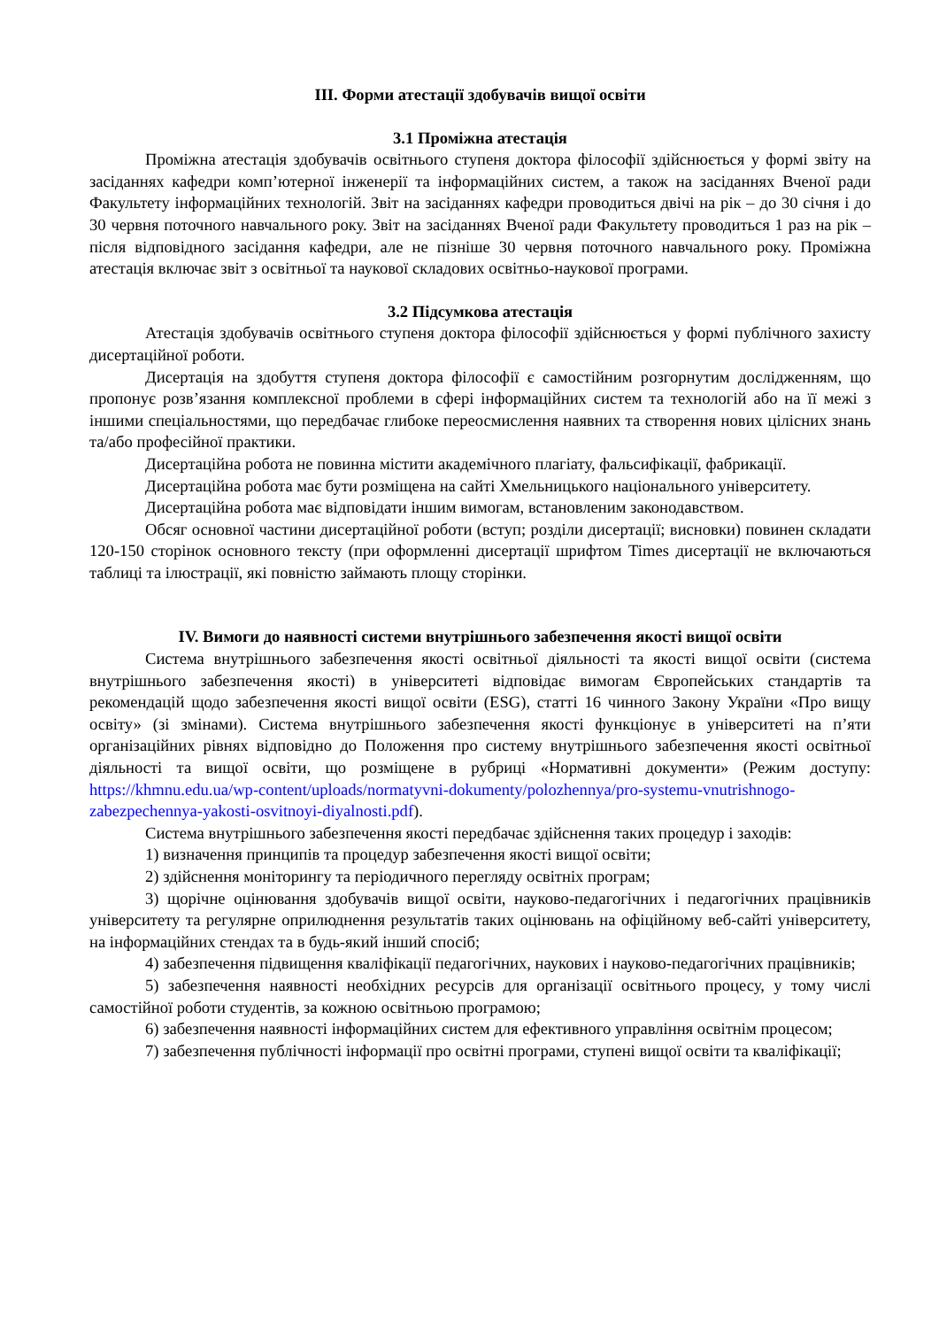ІІІ. Форми атестації здобувачів вищої освіти
3.1 Проміжна атестація
Проміжна атестація здобувачів освітнього ступеня доктора філософії здійснюється у формі звіту на засіданнях кафедри комп’ютерної інженерії та інформаційних систем, а також на засіданнях Вченої ради Факультету інформаційних технологій. Звіт на засіданнях кафедри проводиться двічі на рік – до 30 січня і до 30 червня поточного навчального року. Звіт на засіданнях Вченої ради Факультету проводиться 1 раз на рік – після відповідного засідання кафедри, але не пізніше 30 червня поточного навчального року. Проміжна атестація включає звіт з освітньої та наукової складових освітньо-наукової програми.
3.2 Підсумкова атестація
Атестація здобувачів освітнього ступеня доктора філософії здійснюється у формі публічного захисту дисертаційної роботи.
Дисертація на здобуття ступеня доктора філософії є самостійним розгорнутим дослідженням, що пропонує розв’язання комплексної проблеми в сфері інформаційних систем та технологій або на її межі з іншими спеціальностями, що передбачає глибоке переосмислення наявних та створення нових цілісних знань та/або професійної практики.
Дисертаційна робота не повинна містити академічного плагіату, фальсифікації, фабрикації.
Дисертаційна робота має бути розміщена на сайті Хмельницького національного університету.
Дисертаційна робота має відповідати іншим вимогам, встановленим законодавством.
Обсяг основної частини дисертаційної роботи (вступ; розділи дисертації; висновки) повинен складати 120-150 сторінок основного тексту (при оформленні дисертації шрифтом Times дисертації не включаються таблиці та ілюстрації, які повністю займають площу сторінки.
IV. Вимоги до наявності системи внутрішнього забезпечення якості вищої освіти
Система внутрішнього забезпечення якості освітньої діяльності та якості вищої освіти (система внутрішнього забезпечення якості) в університеті відповідає вимогам Європейських стандартів та рекомендацій щодо забезпечення якості вищої освіти (ESG), статті 16 чинного Закону України «Про вищу освіту» (зі змінами). Система внутрішнього забезпечення якості функціонує в університеті на п’яти організаційних рівнях відповідно до Положення про систему внутрішнього забезпечення якості освітньої діяльності та вищої освіти, що розміщене в рубриці «Нормативні документи» (Режим доступу: https://khmnu.edu.ua/wp-content/uploads/normatyvni-dokumenty/polozhennya/pro-systemu-vnutrishnogo-zabezpechennya-yakosti-osvitnoyi-diyalnosti.pdf).
Система внутрішнього забезпечення якості передбачає здійснення таких процедур і заходів:
1) визначення принципів та процедур забезпечення якості вищої освіти;
2) здійснення моніторингу та періодичного перегляду освітніх програм;
3) щорічне оцінювання здобувачів вищої освіти, науково-педагогічних і педагогічних працівників університету та регулярне оприлюднення результатів таких оцінювань на офіційному веб-сайті університету, на інформаційних стендах та в будь-який інший спосіб;
4) забезпечення підвищення кваліфікації педагогічних, наукових і науково-педагогічних працівників;
5) забезпечення наявності необхідних ресурсів для організації освітнього процесу, у тому числі самостійної роботи студентів, за кожною освітньою програмою;
6) забезпечення наявності інформаційних систем для ефективного управління освітнім процесом;
7) забезпечення публічності інформації про освітні програми, ступені вищої освіти та кваліфікації;